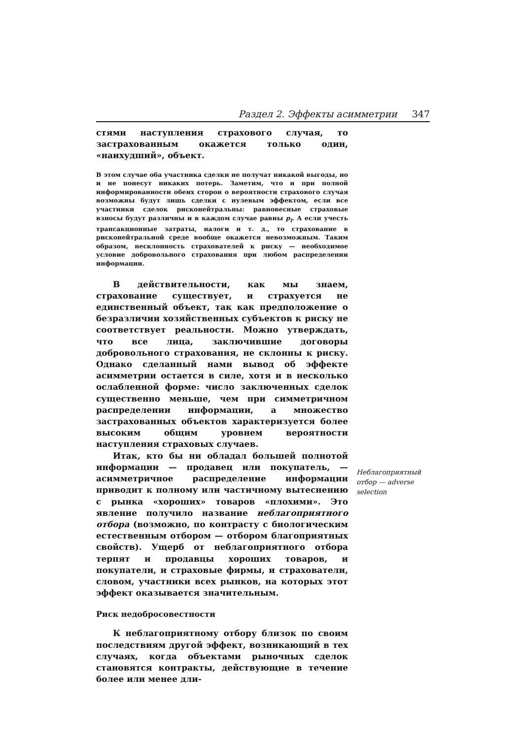Раздел 2. Эффекты асимметрии 347
стями наступления страхового случая, то застрахованным окажется только один, «наихудший», объект.
В этом случае оба участника сделки не получат никакой выгоды, но и не понесут никаких потерь. Заметим, что и при полной информированности обеих сторон о вероятности страхового случая возможны будут лишь сделки с нулевым эффектом, если все участники сделок рисконейтральны: равновесные страховые взносы будут различны и в каждом случае равны p<sub>i</sub>. А если учесть трансакционные затраты, налоги и т. д., то страхование в рисконейтральной среде вообще окажется невозможным. Таким образом, несклонность страхователей к риску — необходимое условие добровольного страхования при любом распределении информации.
В действительности, как мы знаем, страхование существует, и страхуется не единственный объект, так как предположение о безразличии хозяйственных субъектов к риску не соответствует реальности. Можно утверждать, что все лица, заключившие договоры добровольного страхования, не склонны к риску. Однако сделанный нами вывод об эффекте асимметрии остается в силе, хотя и в несколько ослабленной форме: число заключенных сделок существенно меньше, чем при симметричном распределении информации, а множество застрахованных объектов характеризуется более высоким общим уровнем вероятности наступления страховых случаев.
Итак, кто бы ни обладал большей полнотой информации — продавец или покупатель, — асимметричное распределение информации приводит к полному или частичному вытеснению с рынка «хороших» товаров «плохими». Это явление получило название неблагоприятного отбора (возможно, по контрасту с биологическим естественным отбором — отбором благоприятных свойств). Ущерб от неблагоприятного отбора терпят и продавцы хороших товаров, и покупатели, и страховые фирмы, и страхователи, словом, участники всех рынков, на которых этот эффект оказывается значительным.
Риск недобросовестности
К неблагоприятному отбору близок по своим последствиям другой эффект, возникающий в тех случаях, когда объектами рыночных сделок становятся контракты, действующие в течение более или менее дли-
Неблагоприятный отбор — adverse selection